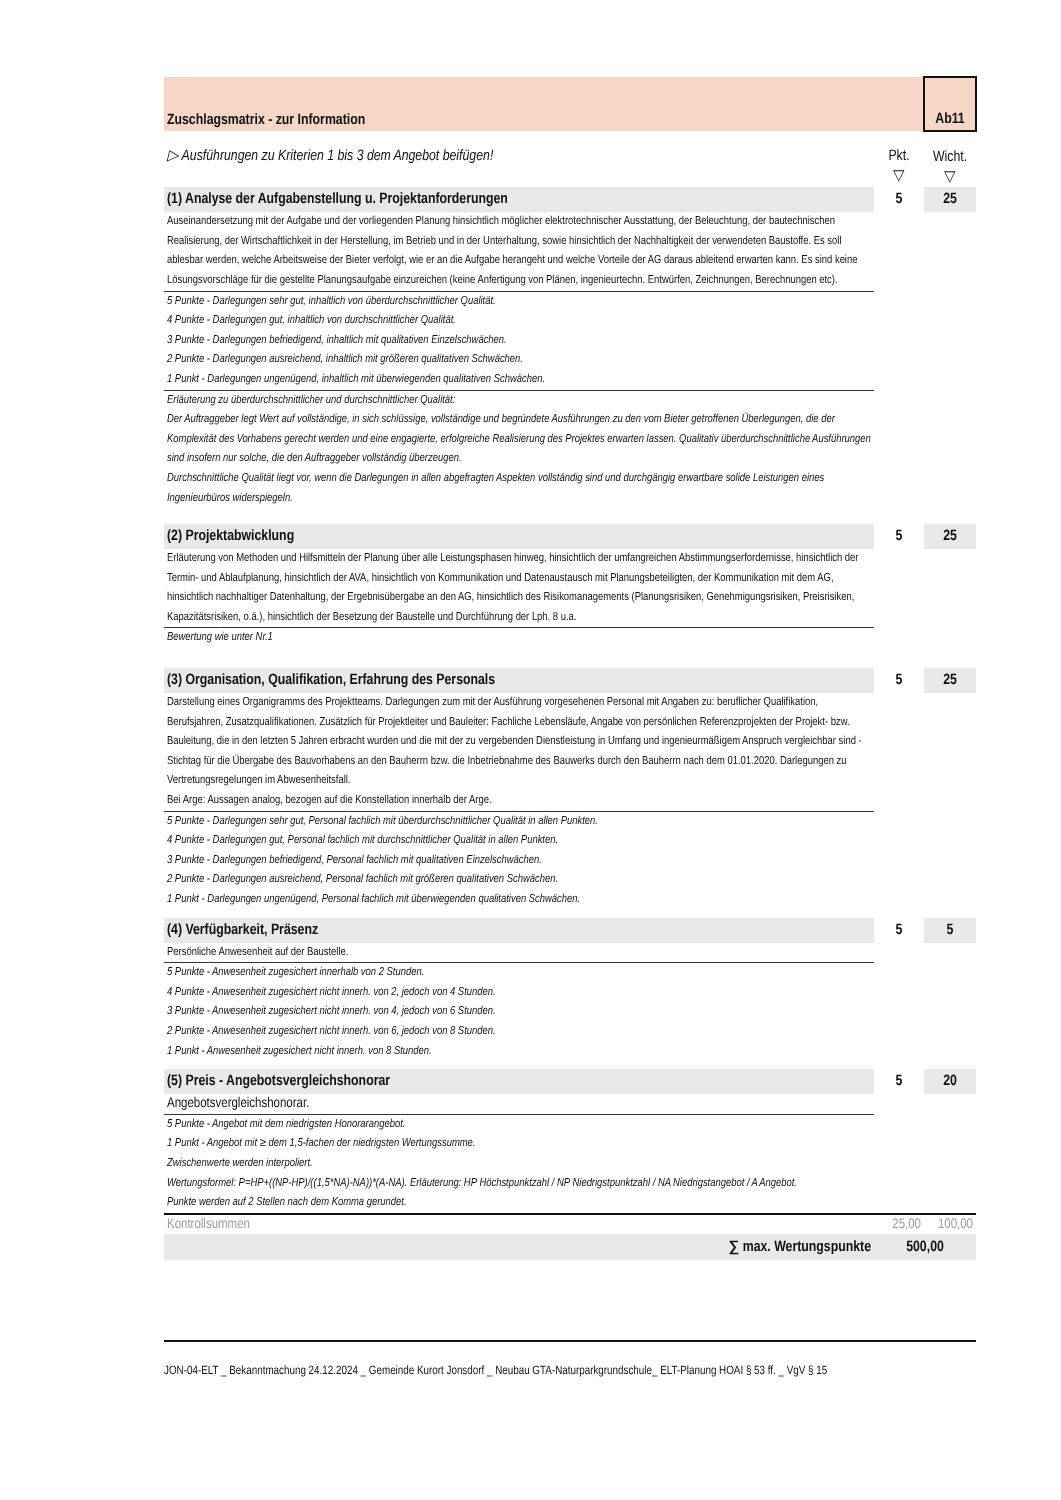| Zuschlagsmatrix - zur Information | | Ab11 |
| ▷ Ausführungen zu Kriterien 1 bis 3 dem Angebot beifügen! | Pkt. ▽ | Wicht. ▽ |
| (1) Analyse der Aufgabenstellung u. Projektanforderungen | 5 | 25 |
| Auseinandersetzung mit der Aufgabe und der vorliegenden Planung hinsichtlich möglicher elektrotechnischer Ausstattung, der Beleuchtung, der bautechnischen Realisierung, der Wirtschaftlichkeit in der Herstellung, im Betrieb und in der Unterhaltung, sowie hinsichtlich der Nachhaltigkeit der verwendeten Baustoffe. Es soll ablesbar werden, welche Arbeitsweise der Bieter verfolgt, wie er an die Aufgabe herangeht und welche Vorteile der AG daraus ableitend erwarten kann. Es sind keine Lösungsvorschläge für die gestellte Planungsaufgabe einzureichen (keine Anfertigung von Plänen, ingenieurtechn. Entwürfen, Zeichnungen, Berechnungen etc). | | |
| 5 Punkte - Darlegungen sehr gut, inhaltlich von überdurchschnittlicher Qualität. 4 Punkte - Darlegungen gut, inhaltlich von durchschnittlicher Qualität. 3 Punkte - Darlegungen befriedigend, inhaltlich mit qualitativen Einzelschwächen. 2 Punkte - Darlegungen ausreichend, inhaltlich mit größeren qualitativen Schwächen. 1 Punkt - Darlegungen ungenügend, inhaltlich mit überwiegenden qualitativen Schwächen. | | |
| Erläuterung zu überdurchschnittlicher und durchschnittlicher Qualität: Der Auftraggeber legt Wert auf vollständige, in sich schlüssige, vollständige und begründete Ausführungen zu den vom Bieter getroffenen Überlegungen, die der Komplexität des Vorhabens gerecht werden und eine engagierte, erfolgreiche Realisierung des Projektes erwarten lassen. Qualitativ überdurchschnittliche Ausführungen sind insofern nur solche, die den Auftraggeber vollständig überzeugen. Durchschnittliche Qualität liegt vor, wenn die Darlegungen in allen abgefragten Aspekten vollständig sind und durchgängig erwartbare solide Leistungen eines Ingenieurbüros widerspiegeln. | | |
| (2) Projektabwicklung | 5 | 25 |
| Erläuterung von Methoden und Hilfsmitteln der Planung über alle Leistungsphasen hinweg, hinsichtlich der umfangreichen Abstimmungserfordernisse, hinsichtlich der Termin- und Ablaufplanung, hinsichtlich der AVA, hinsichtlich von Kommunikation und Datenaustausch mit Planungsbeteiligten, der Kommunikation mit dem AG, hinsichtlich nachhaltiger Datenhaltung, der Ergebnisübergabe an den AG, hinsichtlich des Risikomanagements (Planungsrisiken, Genehmigungsrisiken, Preisrisiken, Kapazitätsrisiken, o.ä.), hinsichtlich der Besetzung der Baustelle und Durchführung der Lph. 8 u.a. | | |
| Bewertung wie unter Nr.1 | | |
| (3) Organisation, Qualifikation, Erfahrung des Personals | 5 | 25 |
| Darstellung eines Organigramms des Projektteams. Darlegungen zum mit der Ausführung vorgesehenen Personal mit Angaben zu: beruflicher Qualifikation, Berufsjahren, Zusatzqualifikationen. Zusätzlich für Projektleiter und Bauleiter: Fachliche Lebensläufe, Angabe von persönlichen Referenzprojekten der Projekt- bzw. Bauleitung, die in den letzten 5 Jahren erbracht wurden und die mit der zu vergebenden Dienstleistung in Umfang und ingenieurmäßigem Anspruch vergleichbar sind - Stichtag für die Übergabe des Bauvorhabens an den Bauherrn bzw. die Inbetriebnahme des Bauwerks durch den Bauherrn nach dem 01.01.2020. Darlegungen zu Vertretungsregelungen im Abwesenheitsfall. Bei Arge: Aussagen analog, bezogen auf die Konstellation innerhalb der Arge. | | |
| 5 Punkte - Darlegungen sehr gut, Personal fachlich mit überdurchschnittlicher Qualität in allen Punkten. 4 Punkte - Darlegungen gut, Personal fachlich mit durchschnittlicher Qualität in allen Punkten. 3 Punkte - Darlegungen befriedigend, Personal fachlich mit qualitativen Einzelschwächen. 2 Punkte - Darlegungen ausreichend, Personal fachlich mit größeren qualitativen Schwächen. 1 Punkt - Darlegungen ungenügend, Personal fachlich mit überwiegenden qualitativen Schwächen. | | |
| (4) Verfügbarkeit, Präsenz | 5 | 5 |
| Persönliche Anwesenheit auf der Baustelle. | | |
| 5 Punkte - Anwesenheit zugesichert innerhalb von 2 Stunden. 4 Punkte - Anwesenheit zugesichert nicht innerh. von 2, jedoch von 4 Stunden. 3 Punkte - Anwesenheit zugesichert nicht innerh. von 4, jedoch von 6 Stunden. 2 Punkte - Anwesenheit zugesichert nicht innerh. von 6, jedoch von 8 Stunden. 1 Punkt - Anwesenheit zugesichert nicht innerh. von 8 Stunden. | | |
| (5) Preis - Angebotsvergleichshonorar | 5 | 20 |
| Angebotsvergleichshonorar. | | |
| 5 Punkte - Angebot mit dem niedrigsten Honorarangebot. 1 Punkt - Angebot mit ≥ dem 1,5-fachen der niedrigsten Wertungssumme. Zwischenwerte werden interpoliert. Wertungsformel: P=HP+((NP-HP)/((1,5*NA)-NA))*(A-NA). Erläuterung: HP Höchstpunktzahl / NP Niedrigstpunktzahl / NA Niedrigstangebot / A Angebot. Punkte werden auf 2 Stellen nach dem Komma gerundet. | | |
| Kontrollsummen | 25,00 | 100,00 |
| ∑ max. Wertungspunkte | 500,00 | |
JON-04-ELT _ Bekanntmachung 24.12.2024 _ Gemeinde Kurort Jonsdorf _ Neubau GTA-Naturparkgrundschule_ ELT-Planung HOAI § 53 ff. _ VgV § 15